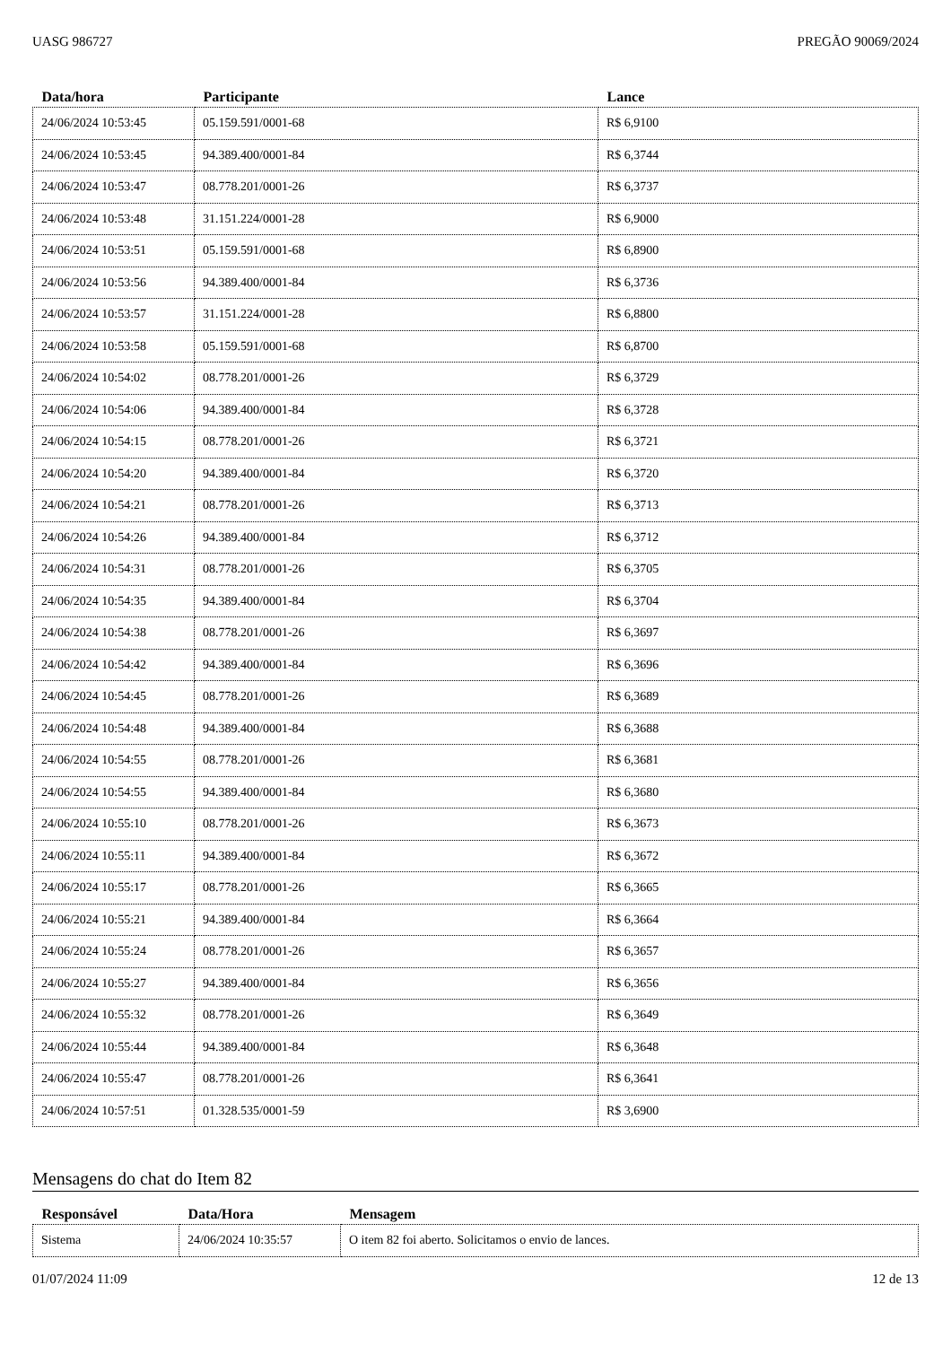UASG 986727 PREGÃO 90069/2024
| Data/hora | Participante | Lance |
| --- | --- | --- |
| 24/06/2024 10:53:45 | 05.159.591/0001-68 | R$ 6,9100 |
| 24/06/2024 10:53:45 | 94.389.400/0001-84 | R$ 6,3744 |
| 24/06/2024 10:53:47 | 08.778.201/0001-26 | R$ 6,3737 |
| 24/06/2024 10:53:48 | 31.151.224/0001-28 | R$ 6,9000 |
| 24/06/2024 10:53:51 | 05.159.591/0001-68 | R$ 6,8900 |
| 24/06/2024 10:53:56 | 94.389.400/0001-84 | R$ 6,3736 |
| 24/06/2024 10:53:57 | 31.151.224/0001-28 | R$ 6,8800 |
| 24/06/2024 10:53:58 | 05.159.591/0001-68 | R$ 6,8700 |
| 24/06/2024 10:54:02 | 08.778.201/0001-26 | R$ 6,3729 |
| 24/06/2024 10:54:06 | 94.389.400/0001-84 | R$ 6,3728 |
| 24/06/2024 10:54:15 | 08.778.201/0001-26 | R$ 6,3721 |
| 24/06/2024 10:54:20 | 94.389.400/0001-84 | R$ 6,3720 |
| 24/06/2024 10:54:21 | 08.778.201/0001-26 | R$ 6,3713 |
| 24/06/2024 10:54:26 | 94.389.400/0001-84 | R$ 6,3712 |
| 24/06/2024 10:54:31 | 08.778.201/0001-26 | R$ 6,3705 |
| 24/06/2024 10:54:35 | 94.389.400/0001-84 | R$ 6,3704 |
| 24/06/2024 10:54:38 | 08.778.201/0001-26 | R$ 6,3697 |
| 24/06/2024 10:54:42 | 94.389.400/0001-84 | R$ 6,3696 |
| 24/06/2024 10:54:45 | 08.778.201/0001-26 | R$ 6,3689 |
| 24/06/2024 10:54:48 | 94.389.400/0001-84 | R$ 6,3688 |
| 24/06/2024 10:54:55 | 08.778.201/0001-26 | R$ 6,3681 |
| 24/06/2024 10:54:55 | 94.389.400/0001-84 | R$ 6,3680 |
| 24/06/2024 10:55:10 | 08.778.201/0001-26 | R$ 6,3673 |
| 24/06/2024 10:55:11 | 94.389.400/0001-84 | R$ 6,3672 |
| 24/06/2024 10:55:17 | 08.778.201/0001-26 | R$ 6,3665 |
| 24/06/2024 10:55:21 | 94.389.400/0001-84 | R$ 6,3664 |
| 24/06/2024 10:55:24 | 08.778.201/0001-26 | R$ 6,3657 |
| 24/06/2024 10:55:27 | 94.389.400/0001-84 | R$ 6,3656 |
| 24/06/2024 10:55:32 | 08.778.201/0001-26 | R$ 6,3649 |
| 24/06/2024 10:55:44 | 94.389.400/0001-84 | R$ 6,3648 |
| 24/06/2024 10:55:47 | 08.778.201/0001-26 | R$ 6,3641 |
| 24/06/2024 10:57:51 | 01.328.535/0001-59 | R$ 3,6900 |
Mensagens do chat do Item 82
| Responsável | Data/Hora | Mensagem |
| --- | --- | --- |
| Sistema | 24/06/2024 10:35:57 | O item 82 foi aberto. Solicitamos o envio de lances. |
01/07/2024 11:09 12 de 13